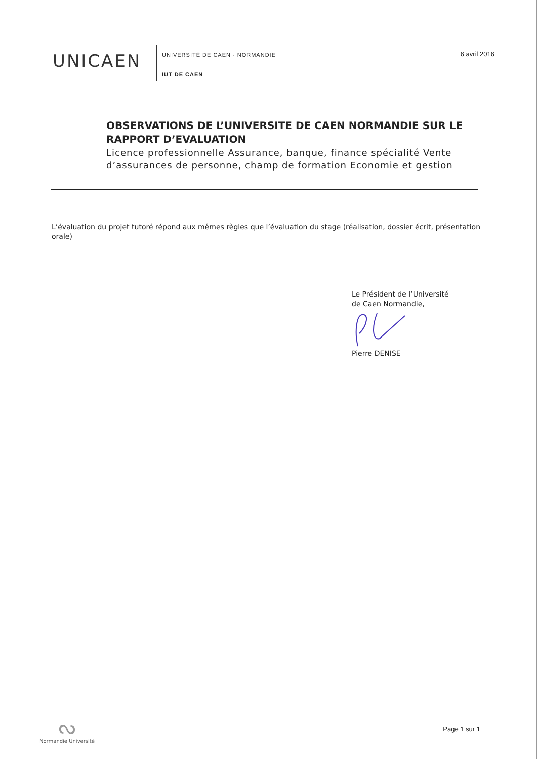UNICAEN
UNIVERSITÉ DE CAEN · NORMANDIE
IUT DE CAEN
6 avril 2016
OBSERVATIONS DE L’UNIVERSITE DE CAEN NORMANDIE SUR LE RAPPORT D’EVALUATION
Licence professionnelle Assurance, banque, finance spécialité Vente d’assurances de personne, champ de formation Economie et gestion
L’évaluation du projet tutoré répond aux mêmes règles que l’évaluation du stage (réalisation, dossier écrit, présentation orale)
Le Président de l’Université
de Caen Normandie,
Pierre DENISE
ᔓ
Normandie Université
Page 1 sur 1